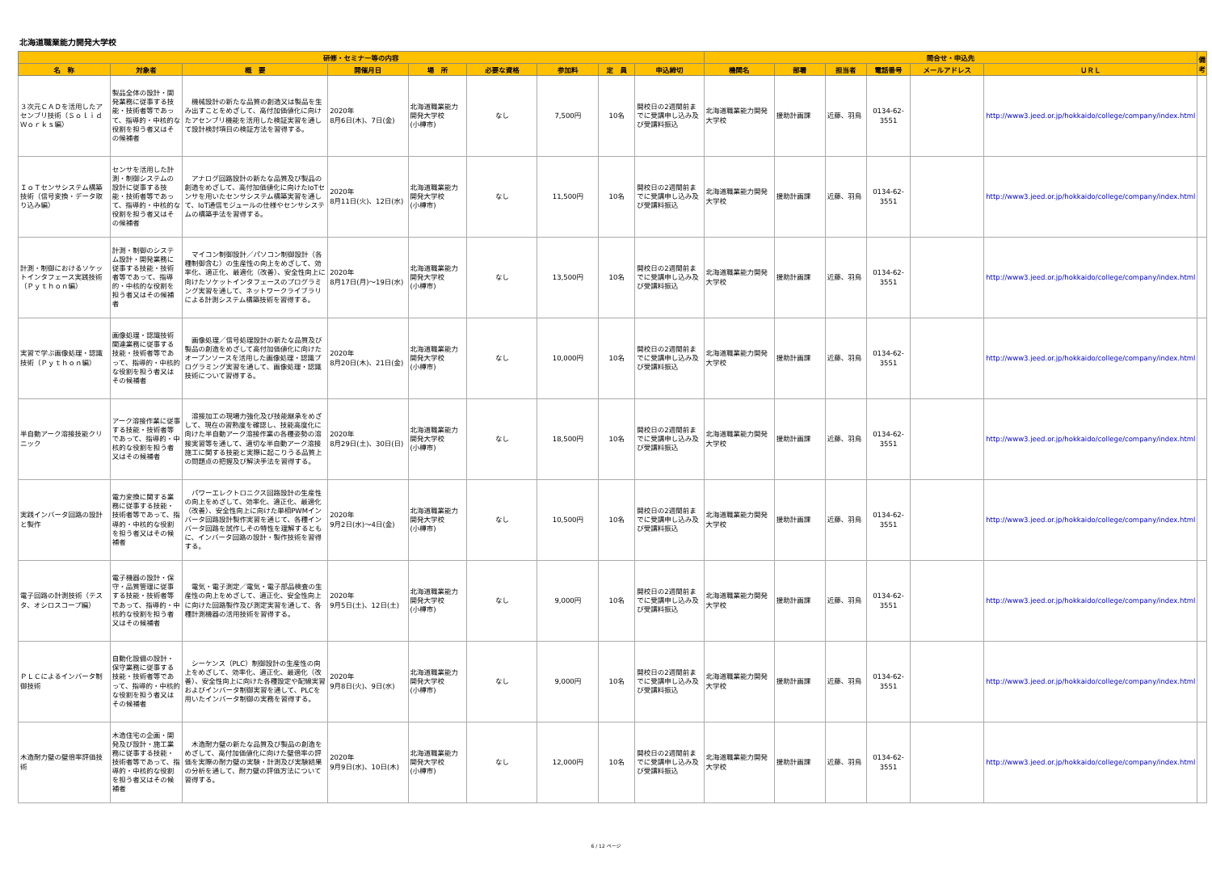北海道職業能力開発大学校
| 研修・セミナー等の内容 | | | | | | | | | 問合せ・申込先 | | | | | | 備考 |
| --- | --- | --- | --- | --- | --- | --- | --- | --- | --- | --- | --- | --- | --- | --- | --- |
| 名 称 | 対象者 | 概 要 | 開催月日 | 場 所 | 必要な資格 | 参加料 | 定 員 | 申込締切 | 機関名 | 部署 | 担当者 | 電話番号 | メールアドレス | ＵＲＬ | |
| ３次元ＣＡＤを活用したアセンブリ技術（ＳｏｌｉｄＷｏｒｋｓ編） | 製品全体の設計・開発業務に従事する技能・技術者等であって、指導的・中核的な役割を担う者又はその候補者 | 機械設計の新たな品質の創造又は製品を生み出すことをめざして、高付加価値化に向けたアセンブリ機能を活用した検証実習を通して設計検討項目の検証方法を習得する。 | 2020年 8月6日(木)、7日(金) | 北海道職業能力開発大学校 (小樽市) | なし | 7,500円 | 10名 | 開校日の2週間前までに受講申し込み及び受講料振込 | 北海道職業能力開発大学校 | 援助計画課 | 近藤、羽鳥 | 0134-62-3551 | | http://www3.jeed.or.jp/hokkaido/college/company/index.html | |
| ＩｏＴセンサシステム構築技術（信号変換・データ取り込み編） | センサを活用した計測・制御システムの設計に従事する技能・技術者等であって、指導的・中核的な役割を担う者又はその候補者 | アナログ回路設計の新たな品質及び製品の創造をめざして、高付加価値化に向けたIoTセンサを用いたセンサシステム構築実習を通して、IoT通信モジュールの仕様やセンサシステムの構築手法を習得する。 | 2020年 8月11日(火)、12日(水) | 北海道職業能力開発大学校 (小樽市) | なし | 11,500円 | 10名 | 開校日の2週間前までに受講申し込み及び受講料振込 | 北海道職業能力開発大学校 | 援助計画課 | 近藤、羽鳥 | 0134-62-3551 | | http://www3.jeed.or.jp/hokkaido/college/company/index.html | |
| 計測・制御におけるソケットインタフェース実践技術（Ｐｙｔｈｏｎ編） | 計測・制御のシステム設計・開発業務に従事する技能・技術者等であって、指導的・中核的な役割を担う者又はその候補者 | マイコン制御設計／パソコン制御設計（各種制御含む）の生産性の向上をめざして、効率化、適正化、最適化（改善）、安全性向上に向けたソケットインタフェースのプログラミング実習を通して、ネットワークライブラリによる計測システム構築技術を習得する。 | 2020年 8月17日(月)～19日(水) | 北海道職業能力開発大学校 (小樽市) | なし | 13,500円 | 10名 | 開校日の2週間前までに受講申し込み及び受講料振込 | 北海道職業能力開発大学校 | 援助計画課 | 近藤、羽鳥 | 0134-62-3551 | | http://www3.jeed.or.jp/hokkaido/college/company/index.html | |
| 実習で学ぶ画像処理・認識技術（Ｐｙｔｈｏｎ編） | 画像処理・認識技術関連業務に従事する技能・技術者等であって、指導的・中核的な役割を担う者又はその候補者 | 画像処理／信号処理設計の新たな品質及び製品の創造をめざして高付加価値化に向けたオープンソースを活用した画像処理・認識プログラミング実習を通して、画像処理・認識技術について習得する。 | 2020年 8月20日(木)、21日(金) | 北海道職業能力開発大学校 (小樽市) | なし | 10,000円 | 10名 | 開校日の2週間前までに受講申し込み及び受講料振込 | 北海道職業能力開発大学校 | 援助計画課 | 近藤、羽鳥 | 0134-62-3551 | | http://www3.jeed.or.jp/hokkaido/college/company/index.html | |
| 半自動アーク溶接技能クリニック | アーク溶接作業に従事する技能・技術者等であって、指導的・中核的な役割を担う者又はその候補者 | 溶接加工の現場力強化及び技能継承をめざして、現在の習熟度を確認し、技能高度化に向けた半自動アーク溶接作業の各種姿勢の溶接実習等を通して、適切な半自動アーク溶接施工に関する技能と実際に起こりうる品質上の問題点の把握及び解決手法を習得する。 | 2020年 8月29日(土)、30日(日) | 北海道職業能力開発大学校 (小樽市) | なし | 18,500円 | 10名 | 開校日の2週間前までに受講申し込み及び受講料振込 | 北海道職業能力開発大学校 | 援助計画課 | 近藤、羽鳥 | 0134-62-3551 | | http://www3.jeed.or.jp/hokkaido/college/company/index.html | |
| 実践インバータ回路の設計と製作 | 電力変換に関する業務に従事する技能・技術者等であって、指導的・中核的な役割を担う者又はその候補者 | パワーエレクトロニクス回路設計の生産性の向上をめざして、効率化、適正化、最適化（改善）、安全性向上に向けた単相PWMインバータ回路設計製作実習を通じて、各種インバータ回路を試作しその特性を理解するともに、インバータ回路の設計・製作技術を習得する。 | 2020年 9月2日(水)～4日(金) | 北海道職業能力開発大学校 (小樽市) | なし | 10,500円 | 10名 | 開校日の2週間前までに受講申し込み及び受講料振込 | 北海道職業能力開発大学校 | 援助計画課 | 近藤、羽鳥 | 0134-62-3551 | | http://www3.jeed.or.jp/hokkaido/college/company/index.html | |
| 電子回路の計測技術（テスタ、オシロスコープ編） | 電子機器の設計・保守・品質管理に従事する技能・技術者等であって、指導的・中核的な役割を担う者又はその候補者 | 電気・電子測定／電気・電子部品検査の生産性の向上をめざして、適正化、安全性向上に向けた回路製作及び測定実習を通して、各種計測機器の活用技術を習得する。 | 2020年 9月5日(土)、12日(土) | 北海道職業能力開発大学校 (小樽市) | なし | 9,000円 | 10名 | 開校日の2週間前までに受講申し込み及び受講料振込 | 北海道職業能力開発大学校 | 援助計画課 | 近藤、羽鳥 | 0134-62-3551 | | http://www3.jeed.or.jp/hokkaido/college/company/index.html | |
| ＰＬＣによるインバータ制御技術 | 自動化設備の設計・保守業務に従事する技能・技術者等であって、指導的・中核的な役割を担う者又はその候補者 | シーケンス（PLC）制御設計の生産性の向上をめざして、効率化、適正化、最適化（改善）、安全性向上に向けた各種設定や配線実習およびインバータ制御実習を通して、PLCを用いたインバータ制御の実務を習得する。 | 2020年 9月8日(火)、9日(水) | 北海道職業能力開発大学校 (小樽市) | なし | 9,000円 | 10名 | 開校日の2週間前までに受講申し込み及び受講料振込 | 北海道職業能力開発大学校 | 援助計画課 | 近藤、羽鳥 | 0134-62-3551 | | http://www3.jeed.or.jp/hokkaido/college/company/index.html | |
| 木造耐力壁の壁倍率評価技術 | 木造住宅の企画・開発及び設計・施工業務に従事する技能・技術者等であって、指導的・中核的な役割を担う者又はその候補者 | 木造耐力壁の新たな品質及び製品の創造をめざして、高付加価値化に向けた壁倍率の評価を実際の耐力壁の実験・計測及び実験結果の分析を通して、耐力壁の評価方法について習得する。 | 2020年 9月9日(水)、10日(木) | 北海道職業能力開発大学校 (小樽市) | なし | 12,000円 | 10名 | 開校日の2週間前までに受講申し込み及び受講料振込 | 北海道職業能力開発大学校 | 援助計画課 | 近藤、羽鳥 | 0134-62-3551 | | http://www3.jeed.or.jp/hokkaido/college/company/index.html | |
6 / 12 ページ